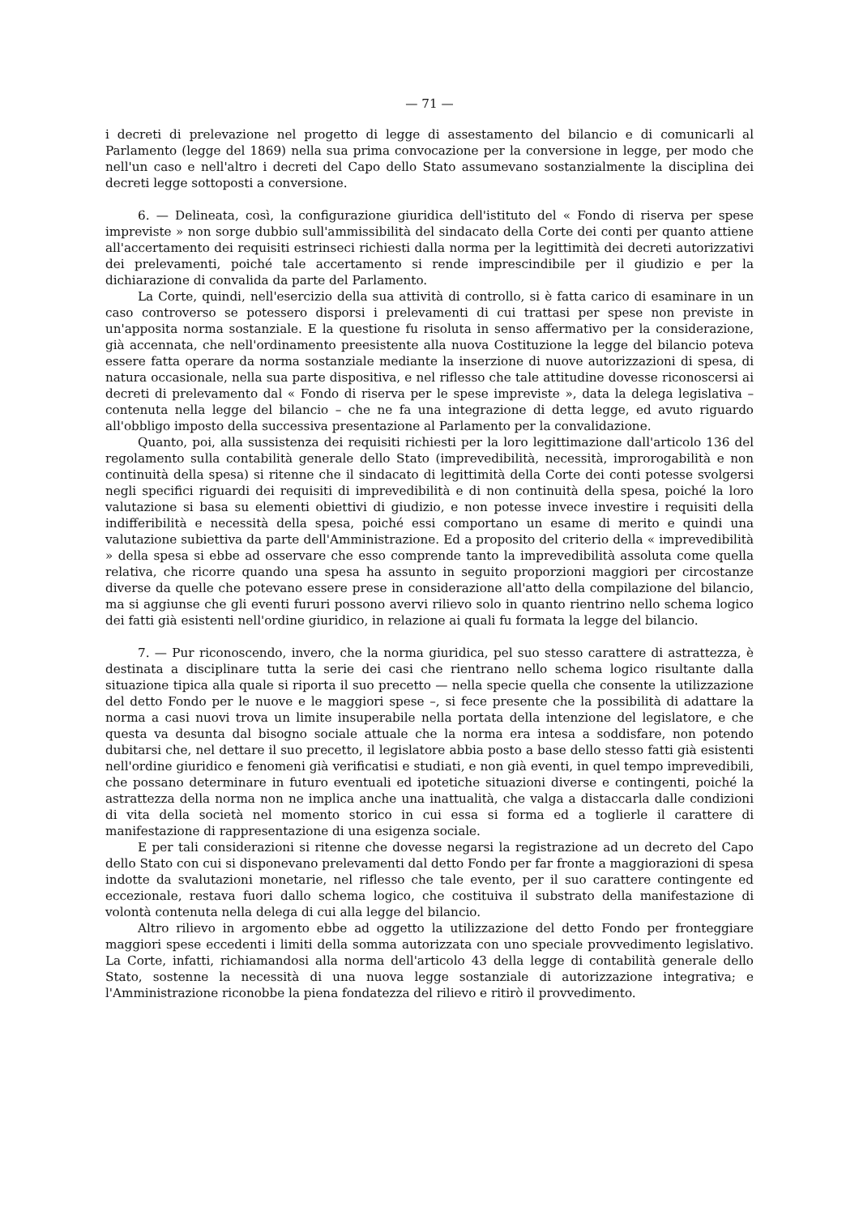— 71 —
i decreti di prelevazione nel progetto di legge di assestamento del bilancio e di comunicarli al Parlamento (legge del 1869) nella sua prima convocazione per la conversione in legge, per modo che nell'un caso e nell'altro i decreti del Capo dello Stato assumevano sostanzialmente la disciplina dei decreti legge sottoposti a conversione.
6. — Delineata, così, la configurazione giuridica dell'istituto del « Fondo di riserva per spese impreviste » non sorge dubbio sull'ammissibilità del sindacato della Corte dei conti per quanto attiene all'accertamento dei requisiti estrinseci richiesti dalla norma per la legittimità dei decreti autorizzativi dei prelevamenti, poiché tale accertamento si rende imprescindibile per il giudizio e per la dichiarazione di convalida da parte del Parlamento.
La Corte, quindi, nell'esercizio della sua attività di controllo, si è fatta carico di esaminare in un caso controverso se potessero disporsi i prelevamenti di cui trattasi per spese non previste in un'apposita norma sostanziale. E la questione fu risoluta in senso affermativo per la considerazione, già accennata, che nell'ordinamento preesistente alla nuova Costituzione la legge del bilancio poteva essere fatta operare da norma sostanziale mediante la inserzione di nuove autorizzazioni di spesa, di natura occasionale, nella sua parte dispositiva, e nel riflesso che tale attitudine dovesse riconoscersi ai decreti di prelevamento dal « Fondo di riserva per le spese impreviste », data la delega legislativa – contenuta nella legge del bilancio – che ne fa una integrazione di detta legge, ed avuto riguardo all'obbligo imposto della successiva presentazione al Parlamento per la convalidazione.
Quanto, poi, alla sussistenza dei requisiti richiesti per la loro legittimazione dall'articolo 136 del regolamento sulla contabilità generale dello Stato (imprevedibilità, necessità, improrogabilità e non continuità della spesa) si ritenne che il sindacato di legittimità della Corte dei conti potesse svolgersi negli specifici riguardi dei requisiti di imprevedibilità e di non continuità della spesa, poiché la loro valutazione si basa su elementi obiettivi di giudizio, e non potesse invece investire i requisiti della indifferibilità e necessità della spesa, poiché essi comportano un esame di merito e quindi una valutazione subiettiva da parte dell'Amministrazione. Ed a proposito del criterio della « imprevedibilità » della spesa si ebbe ad osservare che esso comprende tanto la imprevedibilità assoluta come quella relativa, che ricorre quando una spesa ha assunto in seguito proporzioni maggiori per circostanze diverse da quelle che potevano essere prese in considerazione all'atto della compilazione del bilancio, ma si aggiunse che gli eventi fururi possono avervi rilievo solo in quanto rientrino nello schema logico dei fatti già esistenti nell'ordine giuridico, in relazione ai quali fu formata la legge del bilancio.
7. — Pur riconoscendo, invero, che la norma giuridica, pel suo stesso carattere di astrattezza, è destinata a disciplinare tutta la serie dei casi che rientrano nello schema logico risultante dalla situazione tipica alla quale si riporta il suo precetto — nella specie quella che consente la utilizzazione del detto Fondo per le nuove e le maggiori spese –, si fece presente che la possibilità di adattare la norma a casi nuovi trova un limite insuperabile nella portata della intenzione del legislatore, e che questa va desunta dal bisogno sociale attuale che la norma era intesa a soddisfare, non potendo dubitarsi che, nel dettare il suo precetto, il legislatore abbia posto a base dello stesso fatti già esistenti nell'ordine giuridico e fenomeni già verificatisi e studiati, e non già eventi, in quel tempo imprevedibili, che possano determinare in futuro eventuali ed ipotetiche situazioni diverse e contingenti, poiché la astrattezza della norma non ne implica anche una inattualità, che valga a distaccarla dalle condizioni di vita della società nel momento storico in cui essa si forma ed a toglierle il carattere di manifestazione di rappresentazione di una esigenza sociale.
E per tali considerazioni si ritenne che dovesse negarsi la registrazione ad un decreto del Capo dello Stato con cui si disponevano prelevamenti dal detto Fondo per far fronte a maggiorazioni di spesa indotte da svalutazioni monetarie, nel riflesso che tale evento, per il suo carattere contingente ed eccezionale, restava fuori dallo schema logico, che costituiva il substrato della manifestazione di volontà contenuta nella delega di cui alla legge del bilancio.
Altro rilievo in argomento ebbe ad oggetto la utilizzazione del detto Fondo per fronteggiare maggiori spese eccedenti i limiti della somma autorizzata con uno speciale provvedimento legislativo. La Corte, infatti, richiamandosi alla norma dell'articolo 43 della legge di contabilità generale dello Stato, sostenne la necessità di una nuova legge sostanziale di autorizzazione integrativa; e l'Amministrazione riconobbe la piena fondatezza del rilievo e ritirò il provvedimento.